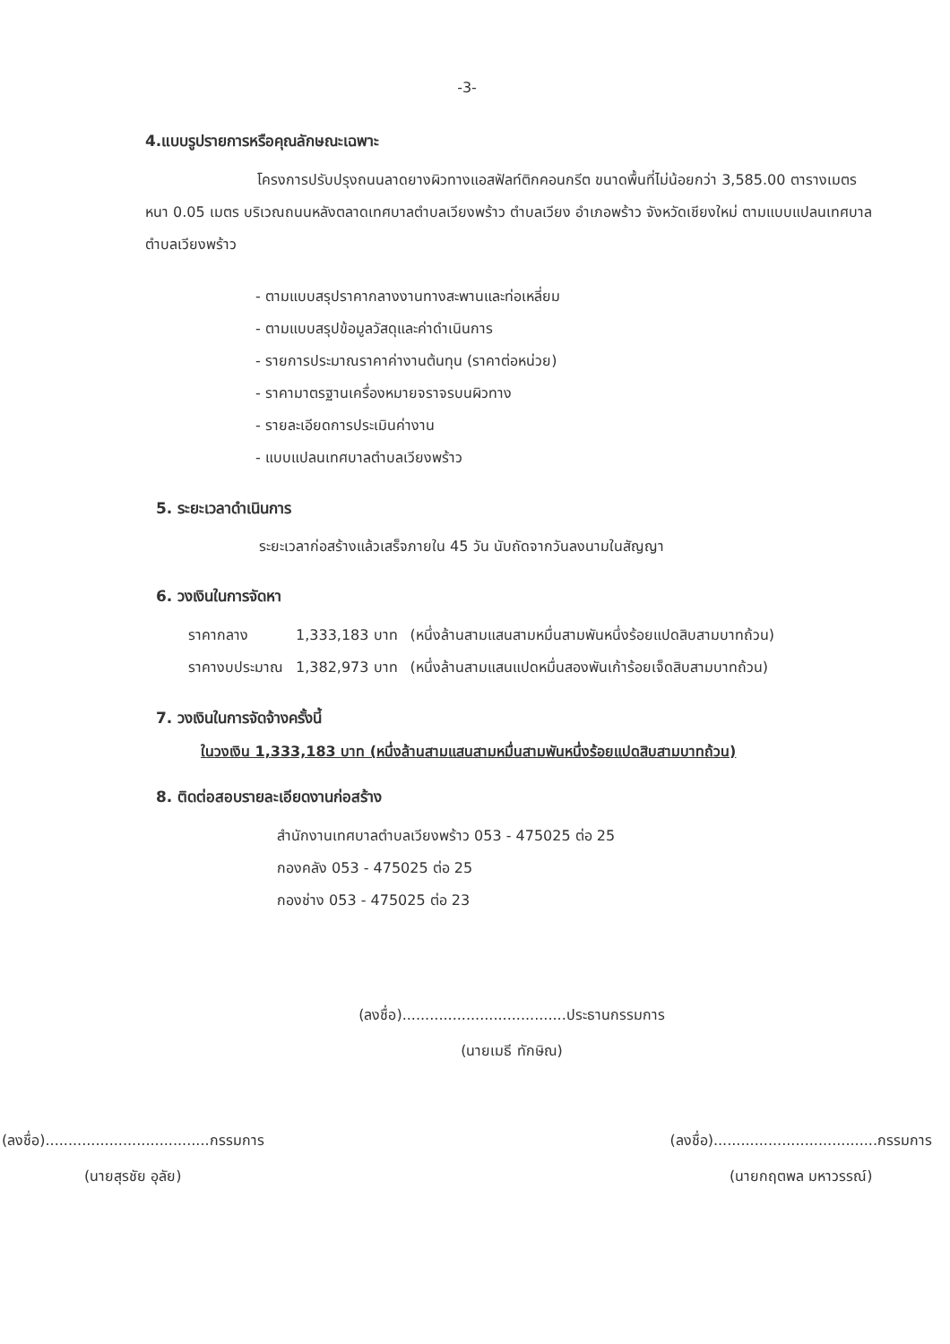-3-
4.แบบรูปรายการหรือคุณลักษณะเฉพาะ
โครงการปรับปรุงถนนลาดยางผิวทางแอสฟัลท์ติกคอนกรีต ขนาดพื้นที่ไม่น้อยกว่า 3,585.00 ตารางเมตร หนา 0.05 เมตร บริเวณถนนหลังตลาดเทศบาลตำบลเวียงพร้าว ตำบลเวียง อำเภอพร้าว จังหวัดเชียงใหม่ ตามแบบแปลนเทศบาลตำบลเวียงพร้าว
- ตามแบบสรุปราคากลางงานทางสะพานและท่อเหลี่ยม
- ตามแบบสรุปข้อมูลวัสดุและค่าดำเนินการ
- รายการประมาณราคาค่างานต้นทุน (ราคาต่อหน่วย)
- ราคามาตรฐานเครื่องหมายจราจรบนผิวทาง
- รายละเอียดการประเมินค่างาน
- แบบแปลนเทศบาลตำบลเวียงพร้าว
5. ระยะเวลาดำเนินการ
ระยะเวลาก่อสร้างแล้วเสร็จภายใน 45 วัน นับถัดจากวันลงนามในสัญญา
6. วงเงินในการจัดหา
| ราคากลาง | 1,333,183 บาท | (หนึ่งล้านสามแสนสามหมื่นสามพันหนึ่งร้อยแปดสิบสามบาทถ้วน) |
| ราคางบประมาณ | 1,382,973 บาท | (หนึ่งล้านสามแสนแปดหมื่นสองพันเก้าร้อยเจ็ดสิบสามบาทถ้วน) |
7. วงเงินในการจัดจ้างครั้งนี้
ในวงเงิน 1,333,183 บาท (หนึ่งล้านสามแสนสามหมื่นสามพันหนึ่งร้อยแปดสิบสามบาทถ้วน)
8. ติดต่อสอบรายละเอียดงานก่อสร้าง
สำนักงานเทศบาลตำบลเวียงพร้าว 053 - 475025 ต่อ 25
กองคลัง 053 - 475025 ต่อ 25
กองช่าง 053 - 475025 ต่อ 23
(ลงชื่อ)....................................ประธานกรรมการ
(นายเมธี ทักษิณ)
(ลงชื่อ)....................................กรรมการ
(นายสุรชัย อุลัย)
(ลงชื่อ)....................................กรรมการ
(นายกฤตพล มหาวรรณ์)